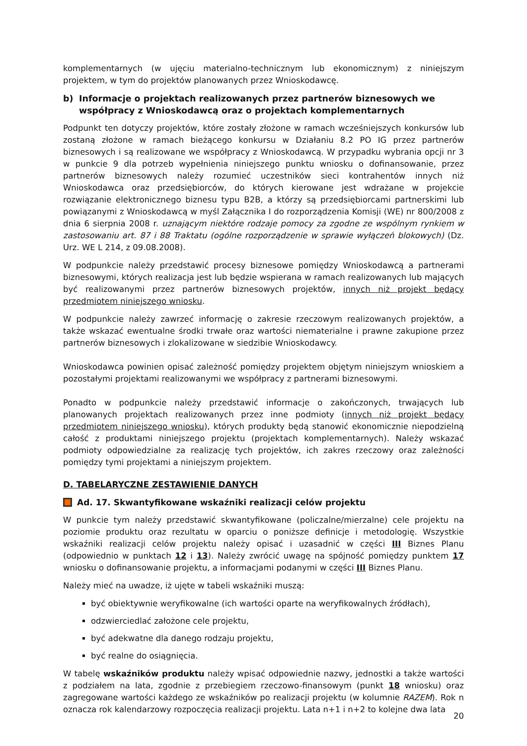komplementarnych (w ujęciu materialno-technicznym lub ekonomicznym) z niniejszym projektem, w tym do projektów planowanych przez Wnioskodawcę.
b) Informacje o projektach realizowanych przez partnerów biznesowych we współpracy z Wnioskodawcą oraz o projektach komplementarnych
Podpunkt ten dotyczy projektów, które zostały złożone w ramach wcześniejszych konkursów lub zostaną złożone w ramach bieżącego konkursu w Działaniu 8.2 PO IG przez partnerów biznesowych i są realizowane we współpracy z Wnioskodawcą. W przypadku wybrania opcji nr 3 w punkcie 9 dla potrzeb wypełnienia niniejszego punktu wniosku o dofinansowanie, przez partnerów biznesowych należy rozumieć uczestników sieci kontrahentów innych niż Wnioskodawca oraz przedsiębiorców, do których kierowane jest wdrażane w projekcie rozwiązanie elektronicznego biznesu typu B2B, a którzy są przedsiębiorcami partnerskimi lub powiązanymi z Wnioskodawcą w myśl Załącznika I do rozporządzenia Komisji (WE) nr 800/2008 z dnia 6 sierpnia 2008 r. uznającym niektóre rodzaje pomocy za zgodne ze wspólnym rynkiem w zastosowaniu art. 87 i 88 Traktatu (ogólne rozporządzenie w sprawie wyłączeń blokowych) (Dz. Urz. WE L 214, z 09.08.2008).
W podpunkcie należy przedstawić procesy biznesowe pomiędzy Wnioskodawcą a partnerami biznesowymi, których realizacja jest lub będzie wspierana w ramach realizowanych lub mających być realizowanymi przez partnerów biznesowych projektów, innych niż projekt będący przedmiotem niniejszego wniosku.
W podpunkcie należy zawrzeć informację o zakresie rzeczowym realizowanych projektów, a także wskazać ewentualne środki trwałe oraz wartości niematerialne i prawne zakupione przez partnerów biznesowych i zlokalizowane w siedzibie Wnioskodawcy.
Wnioskodawca powinien opisać zależność pomiędzy projektem objętym niniejszym wnioskiem a pozostałymi projektami realizowanymi we współpracy z partnerami biznesowymi.
Ponadto w podpunkcie należy przedstawić informacje o zakończonych, trwających lub planowanych projektach realizowanych przez inne podmioty (innych niż projekt będący przedmiotem niniejszego wniosku), których produkty będą stanowić ekonomicznie niepodzielną całość z produktami niniejszego projektu (projektach komplementarnych). Należy wskazać podmioty odpowiedzialne za realizację tych projektów, ich zakres rzeczowy oraz zależności pomiędzy tymi projektami a niniejszym projektem.
D. TABELARYCZNE ZESTAWIENIE DANYCH
Ad. 17. Skwantyfikowane wskaźniki realizacji celów projektu
W punkcie tym należy przedstawić skwantyfikowane (policzalne/mierzalne) cele projektu na poziomie produktu oraz rezultatu w oparciu o poniższe definicje i metodologię. Wszystkie wskaźniki realizacji celów projektu należy opisać i uzasadnić w części III Biznes Planu (odpowiednio w punktach 12 i 13). Należy zwrócić uwagę na spójność pomiędzy punktem 17 wniosku o dofinansowanie projektu, a informacjami podanymi w części III Biznes Planu.
Należy mieć na uwadze, iż ujęte w tabeli wskaźniki muszą:
być obiektywnie weryfikowalne (ich wartości oparte na weryfikowalnych źródłach),
odzwierciedlać założone cele projektu,
być adekwatne dla danego rodzaju projektu,
być realne do osiągnięcia.
W tabelę wskaźników produktu należy wpisać odpowiednie nazwy, jednostki a także wartości z podziałem na lata, zgodnie z przebiegiem rzeczowo-finansowym (punkt 18 wniosku) oraz zagregowane wartości każdego ze wskaźników po realizacji projektu (w kolumnie RAZEM). Rok n oznacza rok kalendarzowy rozpoczęcia realizacji projektu. Lata n+1 i n+2 to kolejne dwa lata
20